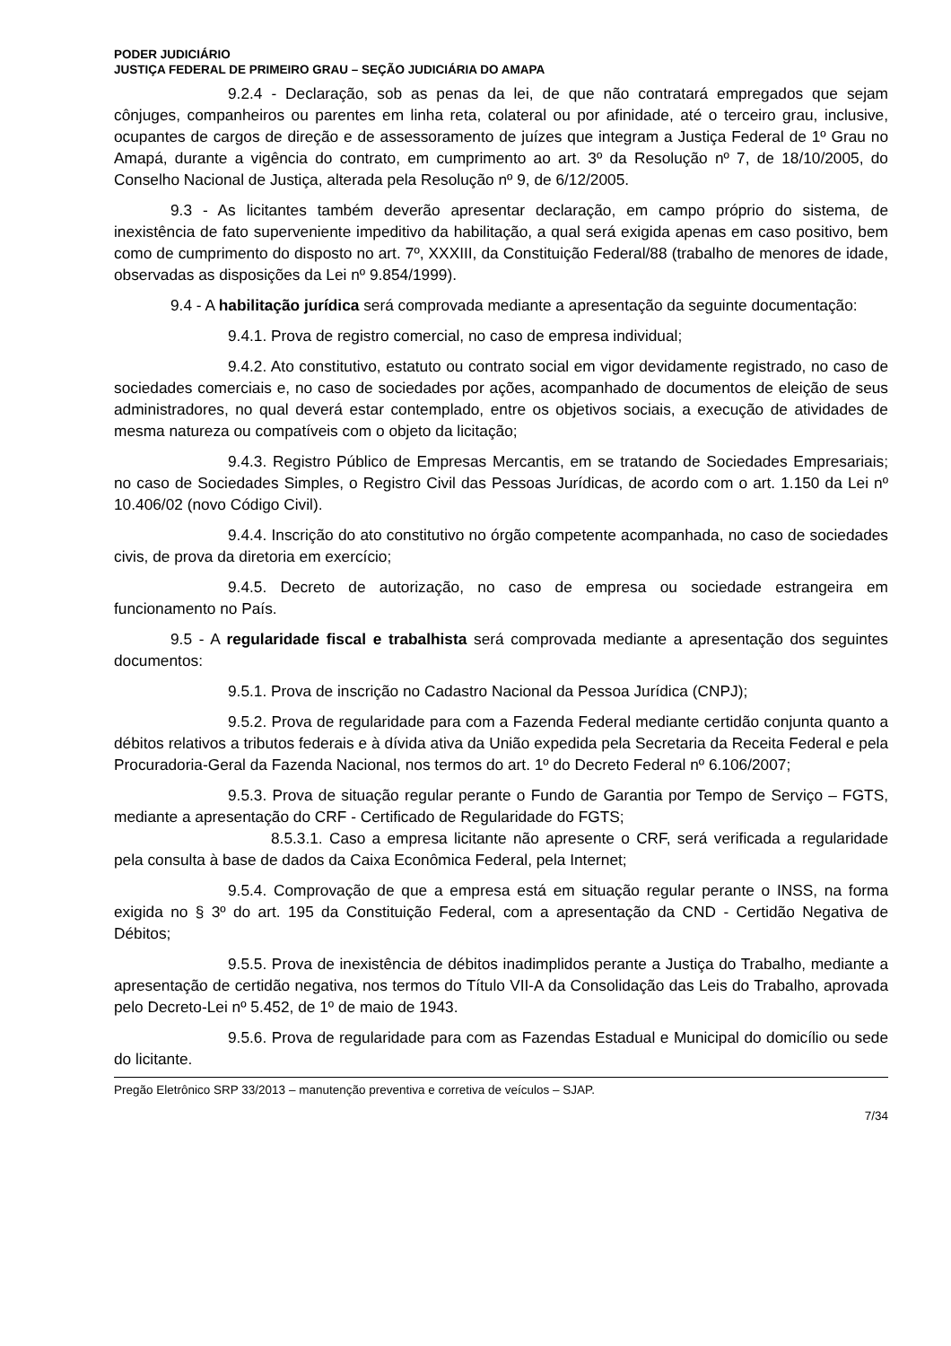PODER JUDICIÁRIO
JUSTIÇA FEDERAL DE PRIMEIRO GRAU – SEÇÃO JUDICIÁRIA DO AMAPA
9.2.4 - Declaração, sob as penas da lei, de que não contratará empregados que sejam cônjuges, companheiros ou parentes em linha reta, colateral ou por afinidade, até o terceiro grau, inclusive, ocupantes de cargos de direção e de assessoramento de juízes que integram a Justiça Federal de 1º Grau no Amapá, durante a vigência do contrato, em cumprimento ao art. 3º da Resolução nº 7, de 18/10/2005, do Conselho Nacional de Justiça, alterada pela Resolução nº 9, de 6/12/2005.
9.3 - As licitantes também deverão apresentar declaração, em campo próprio do sistema, de inexistência de fato superveniente impeditivo da habilitação, a qual será exigida apenas em caso positivo, bem como de cumprimento do disposto no art. 7º, XXXIII, da Constituição Federal/88 (trabalho de menores de idade, observadas as disposições da Lei nº 9.854/1999).
9.4 - A habilitação jurídica será comprovada mediante a apresentação da seguinte documentação:
9.4.1. Prova de registro comercial, no caso de empresa individual;
9.4.2. Ato constitutivo, estatuto ou contrato social em vigor devidamente registrado, no caso de sociedades comerciais e, no caso de sociedades por ações, acompanhado de documentos de eleição de seus administradores, no qual deverá estar contemplado, entre os objetivos sociais, a execução de atividades de mesma natureza ou compatíveis com o objeto da licitação;
9.4.3. Registro Público de Empresas Mercantis, em se tratando de Sociedades Empresariais; no caso de Sociedades Simples, o Registro Civil das Pessoas Jurídicas, de acordo com o art. 1.150 da Lei nº 10.406/02 (novo Código Civil).
9.4.4. Inscrição do ato constitutivo no órgão competente acompanhada, no caso de sociedades civis, de prova da diretoria em exercício;
9.4.5. Decreto de autorização, no caso de empresa ou sociedade estrangeira em funcionamento no País.
9.5 - A regularidade fiscal e trabalhista será comprovada mediante a apresentação dos seguintes documentos:
9.5.1. Prova de inscrição no Cadastro Nacional da Pessoa Jurídica (CNPJ);
9.5.2. Prova de regularidade para com a Fazenda Federal mediante certidão conjunta quanto a débitos relativos a tributos federais e à dívida ativa da União expedida pela Secretaria da Receita Federal e pela Procuradoria-Geral da Fazenda Nacional, nos termos do art. 1º do Decreto Federal nº 6.106/2007;
9.5.3. Prova de situação regular perante o Fundo de Garantia por Tempo de Serviço – FGTS, mediante a apresentação do CRF - Certificado de Regularidade do FGTS;
8.5.3.1. Caso a empresa licitante não apresente o CRF, será verificada a regularidade pela consulta à base de dados da Caixa Econômica Federal, pela Internet;
9.5.4. Comprovação de que a empresa está em situação regular perante o INSS, na forma exigida no § 3º do art. 195 da Constituição Federal, com a apresentação da CND - Certidão Negativa de Débitos;
9.5.5. Prova de inexistência de débitos inadimplidos perante a Justiça do Trabalho, mediante a apresentação de certidão negativa, nos termos do Título VII-A da Consolidação das Leis do Trabalho, aprovada pelo Decreto-Lei nº 5.452, de 1º de maio de 1943.
9.5.6. Prova de regularidade para com as Fazendas Estadual e Municipal do domicílio ou sede do licitante.
Pregão Eletrônico SRP 33/2013 – manutenção preventiva e corretiva de veículos – SJAP.
7/34